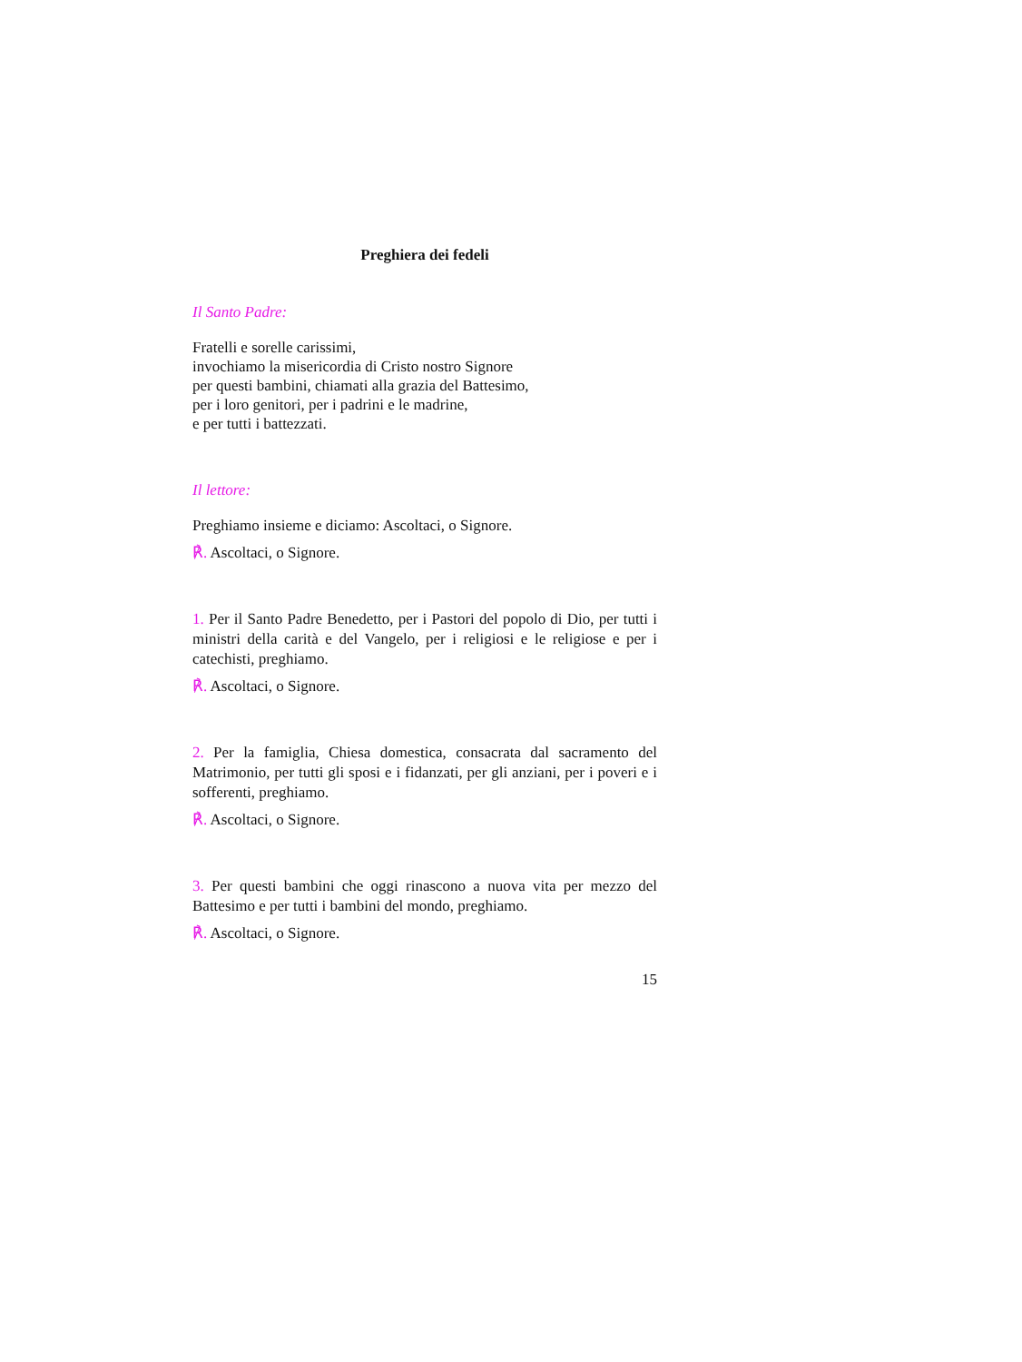Preghiera dei fedeli
Il Santo Padre:
Fratelli e sorelle carissimi,
invochiamo la misericordia di Cristo nostro Signore
per questi bambini, chiamati alla grazia del Battesimo,
per i loro genitori, per i padrini e le madrine,
e per tutti i battezzati.
Il lettore:
Preghiamo insieme e diciamo: Ascoltaci, o Signore.
℟. Ascoltaci, o Signore.
1. Per il Santo Padre Benedetto, per i Pastori del popolo di Dio, per tutti i ministri della carità e del Vangelo, per i religiosi e le religiose e per i catechisti, preghiamo.
℟. Ascoltaci, o Signore.
2. Per la famiglia, Chiesa domestica, consacrata dal sacramento del Matrimonio, per tutti gli sposi e i fidanzati, per gli anziani, per i poveri e i sofferenti, preghiamo.
℟. Ascoltaci, o Signore.
3. Per questi bambini che oggi rinascono a nuova vita per mezzo del Battesimo e per tutti i bambini del mondo, preghiamo.
℟. Ascoltaci, o Signore.
15